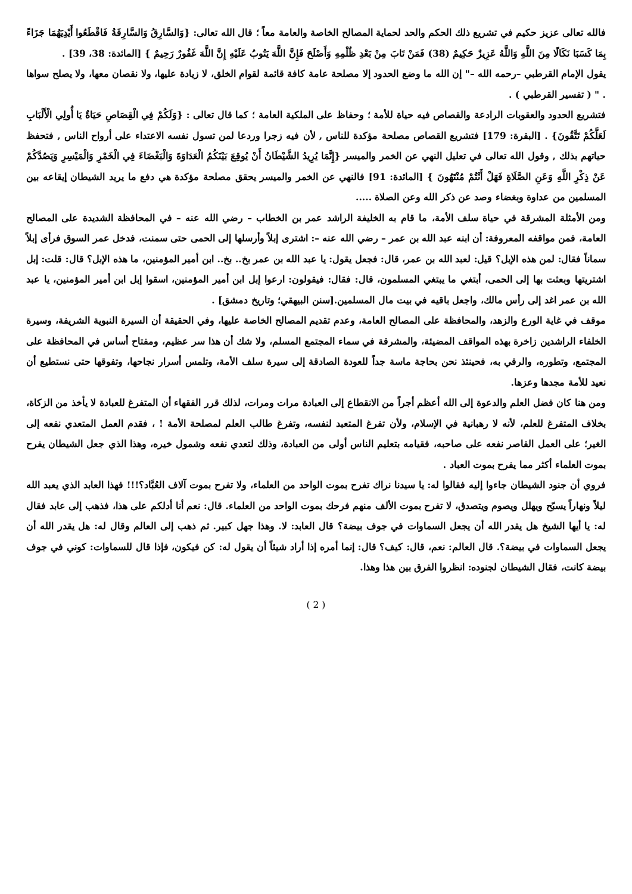فالله تعالى عزيز حكيم في تشريع ذلك الحكم والحد لحماية المصالح الخاصة والعامة معاً ؛ قال الله تعالى: {وَالسَّارِقُ وَالسَّارِقَةُ فَاقْطَعُوا أَيْدِيَهُمَا جَزَاءً بِمَا كَسَبَا نَكَالًا مِنَ اللَّهِ وَاللَّهُ عَزِيزٌ حَكِيمٌ (38) فَمَنْ تَابَ مِنْ بَعْدِ ظُلْمِهِ وَأَصْلَحَ فَإِنَّ اللَّهَ يَتُوبُ عَلَيْهِ إِنَّ اللَّهَ غَفُورٌ رَحِيمٌ } [المائدة: 38، 39] .
يقول الإمام القرطبي –رحمه الله –" إن الله ما وضع الحدود إلا مصلحة عامة كافة قائمة لقوام الخلق، لا زيادة عليها، ولا نقصان معها، ولا يصلح سواها . " ( تفسير القرطبي ) .
فتشريع الحدود والعقوبات الرادعة والقصاص فيه حياة للأمة ؛ وحفاظ على الملكية العامة ؛ كما قال تعالى : {وَلَكُمْ فِي الْقِصَاصِ حَيَاةٌ يَا أُولِي الْأَلْبَابِ لَعَلَّكُمْ تَتَّقُونَ} . [البقرة: 179] فتشريع القصاص مصلحة مؤكدة للناس , لأن فيه زجرا وردعا لمن تسول نفسه الاعتداء على أرواح الناس , فتحفظ حياتهم بذلك , وقول الله تعالى في تعليل النهي عن الخمر والميسر {إِنَّمَا يُرِيدُ الشَّيْطَانُ أَنْ يُوقِعَ بَيْنَكُمُ الْعَدَاوَةَ وَالْبَغْضَاءَ فِي الْخَمْرِ وَالْمَيْسِرِ وَيَصُدَّكُمْ عَنْ ذِكْرِ اللَّهِ وَعَنِ الصَّلَاةِ فَهَلْ أَنْتُمْ مُنْتَهُونَ } [المائدة: 91] فالنهي عن الخمر والميسر يحقق مصلحة مؤكدة هي دفع ما يريد الشيطان إيقاعه بين المسلمين من عداوة وبغضاء وصد عن ذكر الله وعن الصلاة .....
ومن الأمثلة المشرقة في حياة سلف الأمة، ما قام به الخليفة الراشد عمر بن الخطاب – رضي الله عنه – في المحافظة الشديدة على المصالح العامة، فمن مواقفه المعروفة: أن ابنه عبد الله بن عمر – رضي الله عنه –: اشترى إبلاً وأرسلها إلى الحمى حتى سمنت، فدخل عمر السوق فرأى إبلاً سماناً فقال: لمن هذه الإبل؟ قيل: لعبد الله بن عمر، قال: فجعل يقول: يا عبد الله بن عمر بخ.. بخ.. ابن أمير المؤمنين، ما هذه الإبل؟ قال: قلت: إبل اشتريتها وبعثت بها إلى الحمى، أبتغي ما يبتغي المسلمون، قال: فقال: فيقولون: ارعوا إبل ابن أمير المؤمنين، اسقوا إبل ابن أمير المؤمنين، يا عبد الله بن عمر اغد إلى رأس مالك، واجعل باقيه في بيت مال المسلمين.[سنن البيهقي؛ وتاريخ دمشق] .
موقف في غاية الورع والزهد، والمحافظة على المصالح العامة، وعدم تقديم المصالح الخاصة عليها، وفي الحقيقة أن السيرة النبوية الشريفة، وسيرة الخلفاء الراشدين زاخرة بهذه المواقف المضيئة، والمشرقة في سماء المجتمع المسلم، ولا شك أن هذا سر عظيم، ومفتاح أساس في المحافظة على المجتمع، وتطوره، والرقي به، فحينئذ نحن بحاجة ماسة جداً للعودة الصادقة إلى سيرة سلف الأمة، وتلمس أسرار نجاحها، وتفوقها حتى نستطيع أن نعيد للأمة مجدها وعزها.
ومن هنا كان فضل العلم والدعوة إلى الله أعظم أجراً من الانقطاع إلى العبادة مرات ومرات، لذلك قرر الفقهاء أن المتفرغ للعبادة لا يأخذ من الزكاة، بخلاف المتفرغ للعلم، لأنه لا رهبانية في الإسلام، ولأن تفرغ المتعبد لنفسه، وتفرغ طالب العلم لمصلحة الأمة ! ، فقدم العمل المتعدي نفعه إلى الغير؛ على العمل القاصر نفعه على صاحبه، فقيامه بتعليم الناس أولى من العبادة، وذلك لتعدي نفعه وشمول خيره، وهذا الذي جعل الشيطان يفرح بموت العلماء أكثر مما يفرح بموت العباد .
فروي أن جنود الشيطان جاءوا إليه فقالوا له: يا سيدنا نراك تفرح بموت الواحد من العلماء، ولا تفرح بموت آلاف العُبَّاد؟!!! فهذا العابد الذي يعبد الله ليلاً ونهاراً يسبّح ويهلل ويصوم ويتصدق، لا تفرح بموت الألف منهم فرحك بموت الواحد من العلماء. قال: نعم أنا أدلكم على هذا، فذهب إلى عابد فقال له: يا أيها الشيخ هل يقدر الله أن يجعل السماوات في جوف بيضة؟ قال العابد: لا. وهذا جهل كبير. ثم ذهب إلى العالم وقال له: هل يقدر الله أن يجعل السماوات في بيضة؟. قال العالم: نعم، قال: كيف؟ قال: إنما أمره إذا أراد شيئاً أن يقول له: كن فيكون، فإذا قال للسماوات: كوني في جوف بيضة كانت، فقال الشيطان لجنوده: انظروا الفرق بين هذا وهذا.
( 2 )